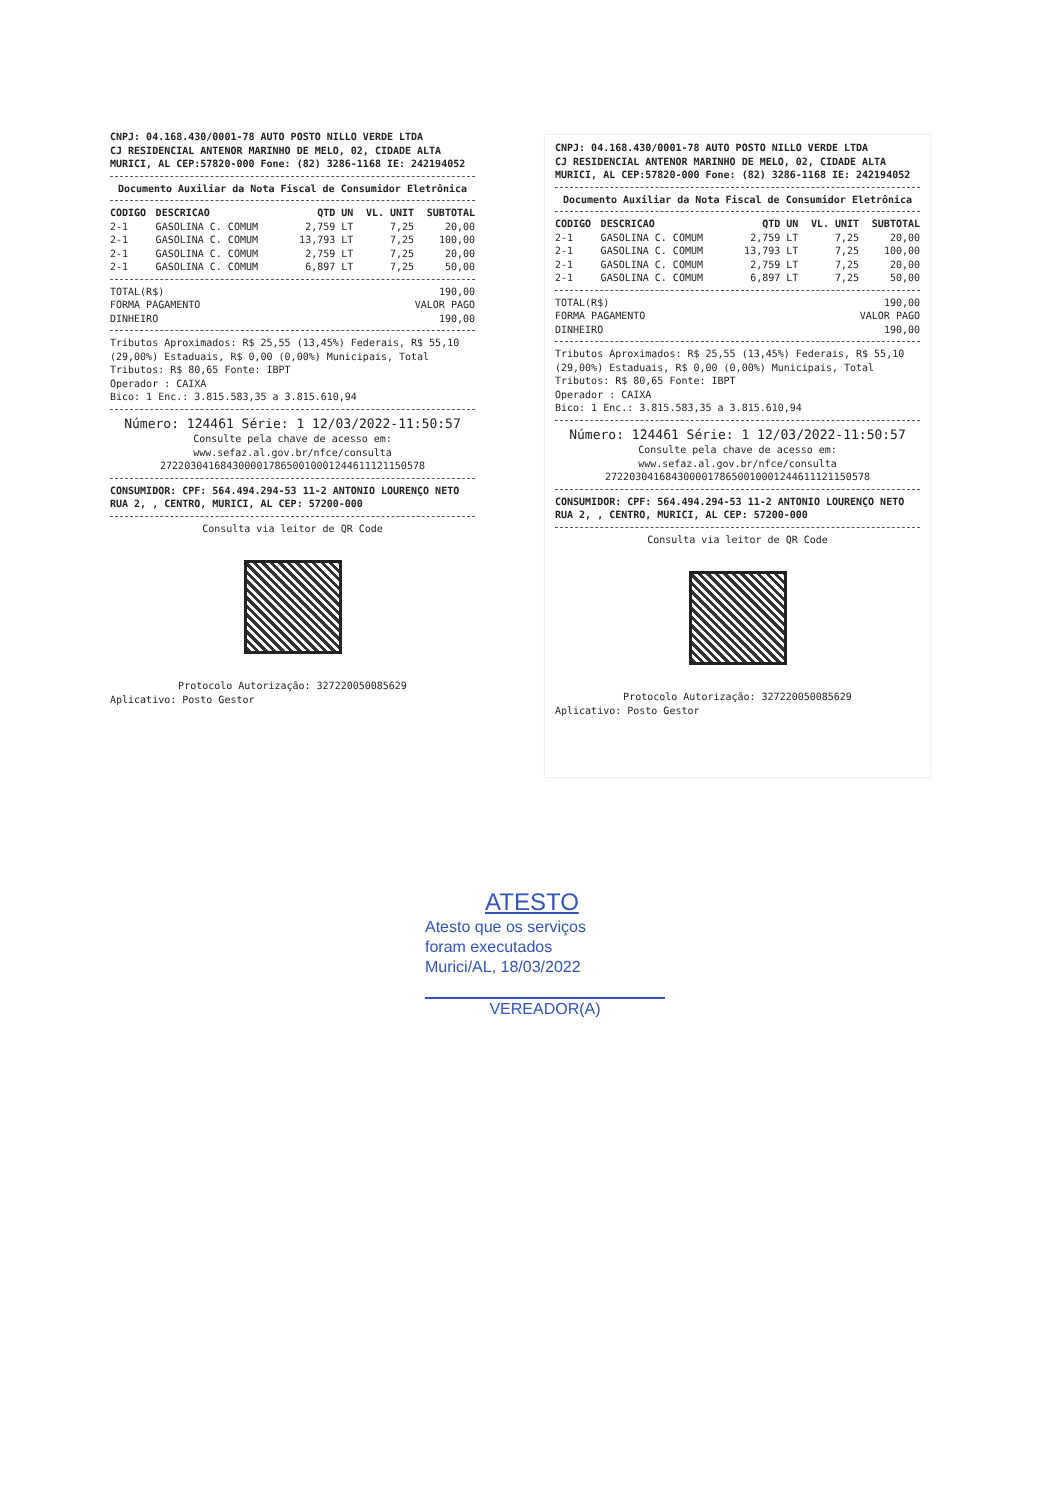CNPJ: 04.168.430/0001-78 AUTO POSTO NILLO VERDE LTDA
CJ RESIDENCIAL ANTENOR MARINHO DE MELO, 02, CIDADE ALTA
MURICI, AL CEP:57820-000 Fone: (82) 3286-1168 IE: 242194052
Documento Auxiliar da Nota Fiscal de Consumidor Eletrônica
| CODIGO | DESCRICAO | QTD UN | VL. UNIT | SUBTOTAL |
| --- | --- | --- | --- | --- |
| 2-1 | GASOLINA C. COMUM | 2,759 LT | 7,25 | 20,00 |
| 2-1 | GASOLINA C. COMUM | 13,793 LT | 7,25 | 100,00 |
| 2-1 | GASOLINA C. COMUM | 2,759 LT | 7,25 | 20,00 |
| 2-1 | GASOLINA C. COMUM | 6,897 LT | 7,25 | 50,00 |
| TOTAL(R$) | 190,00 |
| FORMA PAGAMENTO | VALOR PAGO |
| DINHEIRO | 190,00 |
Tributos Aproximados: R$ 25,55 (13,45%) Federais, R$ 55,10 (29,00%) Estaduais, R$ 0,00 (0,00%) Municipais, Total Tributos: R$ 80,65 Fonte: IBPT
Operador : CAIXA
Bico: 1 Enc.: 3.815.583,35 a 3.815.610,94
Número: 124461 Série: 1 12/03/2022-11:50:57
Consulte pela chave de acesso em:
www.sefaz.al.gov.br/nfce/consulta
27220304168430000178650010001244611121150578
CONSUMIDOR: CPF: 564.494.294-53 11-2 ANTONIO LOURENÇO NETO RUA 2, , CENTRO, MURICI, AL CEP: 57200-000
Consulta via leitor de QR Code
Protocolo Autorização: 327220050085629
Aplicativo: Posto Gestor
CNPJ: 04.168.430/0001-78 AUTO POSTO NILLO VERDE LTDA
CJ RESIDENCIAL ANTENOR MARINHO DE MELO, 02, CIDADE ALTA
MURICI, AL CEP:57820-000 Fone: (82) 3286-1168 IE: 242194052
Documento Auxiliar da Nota Fiscal de Consumidor Eletrônica
| CODIGO | DESCRICAO | QTD UN | VL. UNIT | SUBTOTAL |
| --- | --- | --- | --- | --- |
| 2-1 | GASOLINA C. COMUM | 2,759 LT | 7,25 | 20,00 |
| 2-1 | GASOLINA C. COMUM | 13,793 LT | 7,25 | 100,00 |
| 2-1 | GASOLINA C. COMUM | 2,759 LT | 7,25 | 20,00 |
| 2-1 | GASOLINA C. COMUM | 6,897 LT | 7,25 | 50,00 |
| TOTAL(R$) | 190,00 |
| FORMA PAGAMENTO | VALOR PAGO |
| DINHEIRO | 190,00 |
Tributos Aproximados: R$ 25,55 (13,45%) Federais, R$ 55,10 (29,00%) Estaduais, R$ 0,00 (0,00%) Municipais, Total Tributos: R$ 80,65 Fonte: IBPT
Operador : CAIXA
Bico: 1 Enc.: 3.815.583,35 a 3.815.610,94
Número: 124461 Série: 1 12/03/2022-11:50:57
Consulte pela chave de acesso em:
www.sefaz.al.gov.br/nfce/consulta
27220304168430000178650010001244611121150578
CONSUMIDOR: CPF: 564.494.294-53 11-2 ANTONIO LOURENÇO NETO RUA 2, , CENTRO, MURICI, AL CEP: 57200-000
Consulta via leitor de QR Code
Protocolo Autorização: 327220050085629
Aplicativo: Posto Gestor
ATESTO
Atesto que os serviços
foram executados
Murici/AL, 18/03/2022
VEREADOR(A)